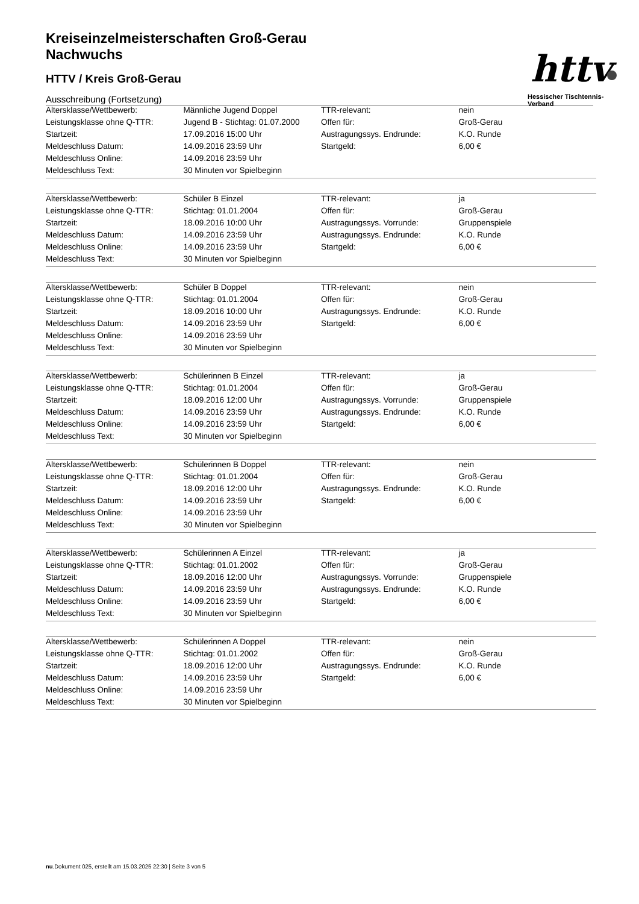httv
Hessischer Tischtennis-Verband
Kreiseinzelmeisterschaften Groß-Gerau
Nachwuchs
HTTV / Kreis Groß-Gerau
Ausschreibung (Fortsetzung)
| Altersklasse/Wettbewerb: | Männliche Jugend Doppel | TTR-relevant: | nein |
| Leistungsklasse ohne Q-TTR: | Jugend B - Stichtag: 01.07.2000 | Offen für: | Groß-Gerau |
| Startzeit: | 17.09.2016 15:00 Uhr | Austragungssys. Endrunde: | K.O. Runde |
| Meldeschluss Datum: | 14.09.2016 23:59 Uhr | Startgeld: | 6,00 € |
| Meldeschluss Online: | 14.09.2016 23:59 Uhr | | |
| Meldeschluss Text: | 30 Minuten vor Spielbeginn | | |
| Altersklasse/Wettbewerb: | Schüler B Einzel | TTR-relevant: | ja |
| Leistungsklasse ohne Q-TTR: | Stichtag: 01.01.2004 | Offen für: | Groß-Gerau |
| Startzeit: | 18.09.2016 10:00 Uhr | Austragungssys. Vorrunde: | Gruppenspiele |
| Meldeschluss Datum: | 14.09.2016 23:59 Uhr | Austragungssys. Endrunde: | K.O. Runde |
| Meldeschluss Online: | 14.09.2016 23:59 Uhr | Startgeld: | 6,00 € |
| Meldeschluss Text: | 30 Minuten vor Spielbeginn | | |
| Altersklasse/Wettbewerb: | Schüler B Doppel | TTR-relevant: | nein |
| Leistungsklasse ohne Q-TTR: | Stichtag: 01.01.2004 | Offen für: | Groß-Gerau |
| Startzeit: | 18.09.2016 10:00 Uhr | Austragungssys. Endrunde: | K.O. Runde |
| Meldeschluss Datum: | 14.09.2016 23:59 Uhr | Startgeld: | 6,00 € |
| Meldeschluss Online: | 14.09.2016 23:59 Uhr | | |
| Meldeschluss Text: | 30 Minuten vor Spielbeginn | | |
| Altersklasse/Wettbewerb: | Schülerinnen B Einzel | TTR-relevant: | ja |
| Leistungsklasse ohne Q-TTR: | Stichtag: 01.01.2004 | Offen für: | Groß-Gerau |
| Startzeit: | 18.09.2016 12:00 Uhr | Austragungssys. Vorrunde: | Gruppenspiele |
| Meldeschluss Datum: | 14.09.2016 23:59 Uhr | Austragungssys. Endrunde: | K.O. Runde |
| Meldeschluss Online: | 14.09.2016 23:59 Uhr | Startgeld: | 6,00 € |
| Meldeschluss Text: | 30 Minuten vor Spielbeginn | | |
| Altersklasse/Wettbewerb: | Schülerinnen B Doppel | TTR-relevant: | nein |
| Leistungsklasse ohne Q-TTR: | Stichtag: 01.01.2004 | Offen für: | Groß-Gerau |
| Startzeit: | 18.09.2016 12:00 Uhr | Austragungssys. Endrunde: | K.O. Runde |
| Meldeschluss Datum: | 14.09.2016 23:59 Uhr | Startgeld: | 6,00 € |
| Meldeschluss Online: | 14.09.2016 23:59 Uhr | | |
| Meldeschluss Text: | 30 Minuten vor Spielbeginn | | |
| Altersklasse/Wettbewerb: | Schülerinnen A Einzel | TTR-relevant: | ja |
| Leistungsklasse ohne Q-TTR: | Stichtag: 01.01.2002 | Offen für: | Groß-Gerau |
| Startzeit: | 18.09.2016 12:00 Uhr | Austragungssys. Vorrunde: | Gruppenspiele |
| Meldeschluss Datum: | 14.09.2016 23:59 Uhr | Austragungssys. Endrunde: | K.O. Runde |
| Meldeschluss Online: | 14.09.2016 23:59 Uhr | Startgeld: | 6,00 € |
| Meldeschluss Text: | 30 Minuten vor Spielbeginn | | |
| Altersklasse/Wettbewerb: | Schülerinnen A Doppel | TTR-relevant: | nein |
| Leistungsklasse ohne Q-TTR: | Stichtag: 01.01.2002 | Offen für: | Groß-Gerau |
| Startzeit: | 18.09.2016 12:00 Uhr | Austragungssys. Endrunde: | K.O. Runde |
| Meldeschluss Datum: | 14.09.2016 23:59 Uhr | Startgeld: | 6,00 € |
| Meldeschluss Online: | 14.09.2016 23:59 Uhr | | |
| Meldeschluss Text: | 30 Minuten vor Spielbeginn | | |
nu.Dokument 025, erstellt am 15.03.2025 22:30 | Seite 3 von 5